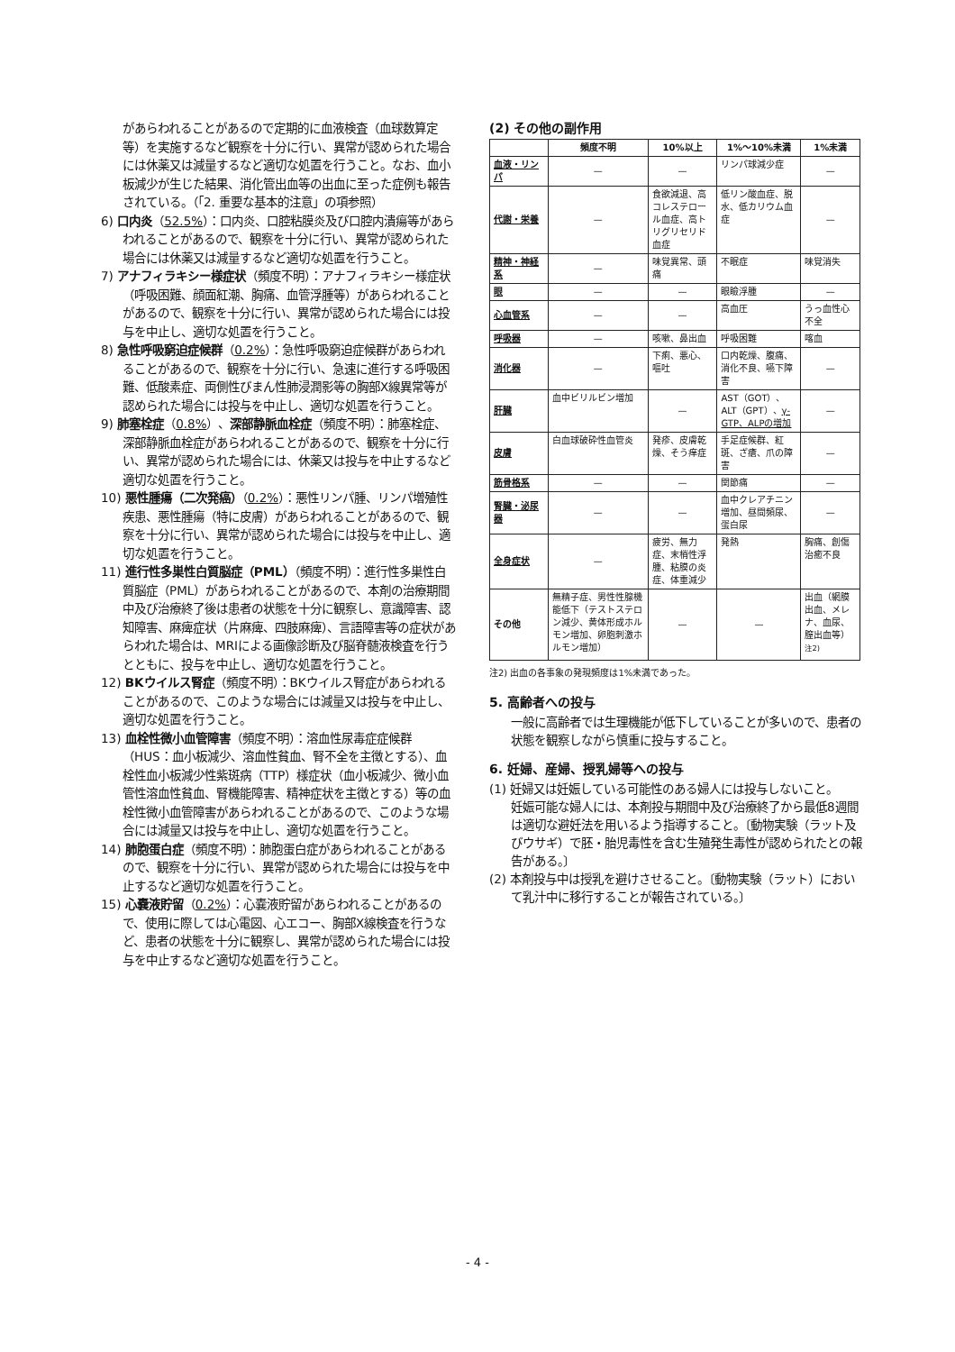があらわれることがあるので定期的に血液検査（血球数算定等）を実施するなど観察を十分に行い、異常が認められた場合には休薬又は減量するなど適切な処置を行うこと。なお、血小板減少が生じた結果、消化管出血等の出血に至った症例も報告されている。（「2. 重要な基本的注意」の項参照）
6) 口内炎（52.5%）：口内炎、口腔粘膜炎及び口腔内潰瘍等があらわれることがあるので、観察を十分に行い、異常が認められた場合には休薬又は減量するなど適切な処置を行うこと。
7) アナフィラキシー様症状（頻度不明）：アナフィラキシー様症状（呼吸困難、顔面紅潮、胸痛、血管浮腫等）があらわれることがあるので、観察を十分に行い、異常が認められた場合には投与を中止し、適切な処置を行うこと。
8) 急性呼吸窮迫症候群（0.2%）：急性呼吸窮迫症候群があらわれることがあるので、観察を十分に行い、急速に進行する呼吸困難、低酸素症、両側性びまん性肺浸潤影等の胸部X線異常等が認められた場合には投与を中止し、適切な処置を行うこと。
9) 肺塞栓症（0.8%）、深部静脈血栓症（頻度不明）：肺塞栓症、深部静脈血栓症があらわれることがあるので、観察を十分に行い、異常が認められた場合には、休薬又は投与を中止するなど適切な処置を行うこと。
10) 悪性腫瘍（二次発癌）（0.2%）：悪性リンパ腫、リンパ増殖性疾患、悪性腫瘍（特に皮膚）があらわれることがあるので、観察を十分に行い、異常が認められた場合には投与を中止し、適切な処置を行うこと。
11) 進行性多巣性白質脳症（PML）（頻度不明）：進行性多巣性白質脳症（PML）があらわれることがあるので、本剤の治療期間中及び治療終了後は患者の状態を十分に観察し、意識障害、認知障害、麻痺症状（片麻痺、四肢麻痺）、言語障害等の症状があらわれた場合は、MRIによる画像診断及び脳脊髄液検査を行うとともに、投与を中止し、適切な処置を行うこと。
12) BKウイルス腎症（頻度不明）：BKウイルス腎症があらわれることがあるので、このような場合には減量又は投与を中止し、適切な処置を行うこと。
13) 血栓性微小血管障害（頻度不明）：溶血性尿毒症症候群（HUS：血小板減少、溶血性貧血、腎不全を主徴とする）、血栓性血小板減少性紫斑病（TTP）様症状（血小板減少、微小血管性溶血性貧血、腎機能障害、精神症状を主徴とする）等の血栓性微小血管障害があらわれることがあるので、このような場合には減量又は投与を中止し、適切な処置を行うこと。
14) 肺胞蛋白症（頻度不明）：肺胞蛋白症があらわれることがあるので、観察を十分に行い、異常が認められた場合には投与を中止するなど適切な処置を行うこと。
15) 心嚢液貯留（0.2%）：心嚢液貯留があらわれることがあるので、使用に際しては心電図、心エコー、胸部X線検査を行うなど、患者の状態を十分に観察し、異常が認められた場合には投与を中止するなど適切な処置を行うこと。
(2) その他の副作用
| | 頻度不明 | 10%以上 | 1%〜10%未満 | 1%未満 |
| --- | --- | --- | --- | --- |
| 血液・リンパ | — | — | リンパ球減少症 | — |
| 代謝・栄養 | — | 食欲減退、高コレステロール血症、高トリグリセリド血症 | 低リン酸血症、脱水、低カリウム血症 | — |
| 精神・神経系 | — | 味覚異常、頭痛 | 不眠症 | 味覚消失 |
| 眼 | — | — | 眼瞼浮腫 | — |
| 心血管系 | — | — | 高血圧 | うっ血性心不全 |
| 呼吸器 | — | 咳嗽、鼻出血 | 呼吸困難 | 喀血 |
| 消化器 | — | 下痢、悪心、嘔吐 | 口内乾燥、腹痛、消化不良、嚥下障害 | — |
| 肝臓 | 血中ビリルビン増加 | — | AST（GOT）、ALT（GPT）、 γ-GTP、ALPの増加 | — |
| 皮膚 | 白血球破砕性血管炎 | 発疹、皮膚乾燥、そう痒症 | 手足症候群、紅斑、ざ瘡、爪の障害 | — |
| 筋骨格系 | — | — | 関節痛 | — |
| 腎臓・泌尿器 | — | — | 血中クレアチニン増加、昼間頻尿、蛋白尿 | — |
| 全身症状 | — | 疲労、無力症、末梢性浮腫、粘膜の炎症、体重減少 | 発熱 | 胸痛、創傷治癒不良 |
| その他 | 無精子症、男性性腺機能低下（テストステロン減少、黄体形成ホルモン増加、卵胞刺激ホルモン増加） | — | — | 出血（網膜出血、メレナ、血尿、膣出血等）<sup>注2)</sup> |
注2) 出血の各事象の発現頻度は1%未満であった。
5. 高齢者への投与
一般に高齢者では生理機能が低下していることが多いので、患者の状態を観察しながら慎重に投与すること。
6. 妊婦、産婦、授乳婦等への投与
(1) 妊婦又は妊娠している可能性のある婦人には投与しないこと。
妊娠可能な婦人には、本剤投与期間中及び治療終了から最低8週間は適切な避妊法を用いるよう指導すること。〔動物実験（ラット及びウサギ）で胚・胎児毒性を含む生殖発生毒性が認められたとの報告がある。〕
(2) 本剤投与中は授乳を避けさせること。〔動物実験（ラット）において乳汁中に移行することが報告されている。〕
- 4 -